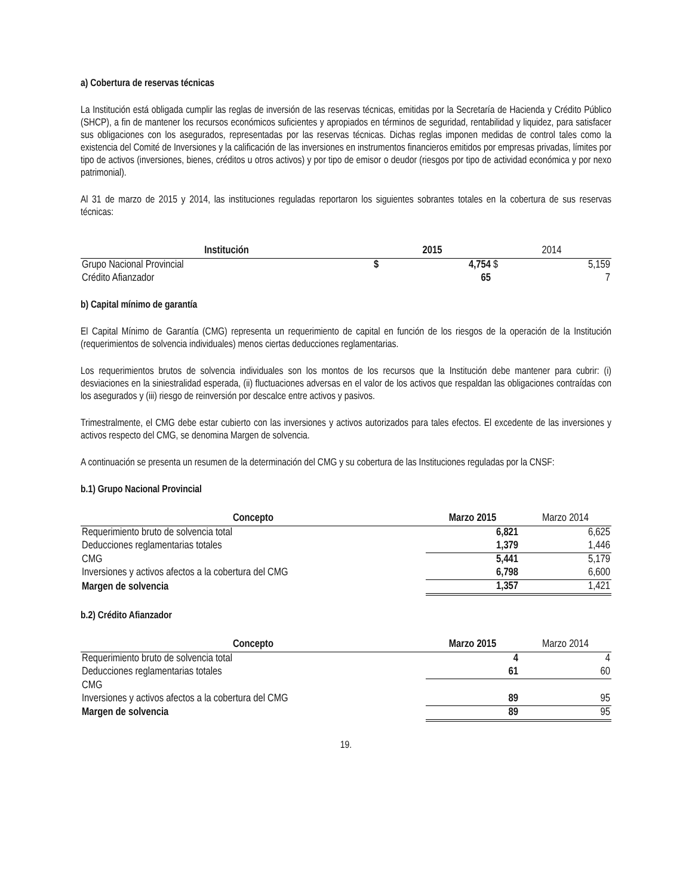a) Cobertura de reservas técnicas
La Institución está obligada cumplir las reglas de inversión de las reservas técnicas, emitidas por la Secretaría de Hacienda y Crédito Público (SHCP), a fin de mantener los recursos económicos suficientes y apropiados en términos de seguridad, rentabilidad y liquidez, para satisfacer sus obligaciones con los asegurados, representadas por las reservas técnicas. Dichas reglas imponen medidas de control tales como la existencia del Comité de Inversiones y la calificación de las inversiones en instrumentos financieros emitidos por empresas privadas, límites por tipo de activos (inversiones, bienes, créditos u otros activos) y por tipo de emisor o deudor (riesgos por tipo de actividad económica y por nexo patrimonial).
Al 31 de marzo de 2015 y 2014, las instituciones reguladas reportaron los siguientes sobrantes totales en la cobertura de sus reservas técnicas:
| Institución | 2015 | | 2014 | |
| --- | --- | --- | --- | --- |
| Grupo Nacional Provincial | $ | 4,754 | $ | 5,159 |
| Crédito Afianzador | | 65 | | 7 |
b) Capital mínimo de garantía
El Capital Mínimo de Garantía (CMG) representa un requerimiento de capital en función de los riesgos de la operación de la Institución (requerimientos de solvencia individuales) menos ciertas deducciones reglamentarias.
Los requerimientos brutos de solvencia individuales son los montos de los recursos que la Institución debe mantener para cubrir: (i) desviaciones en la siniestralidad esperada, (ii) fluctuaciones adversas en el valor de los activos que respaldan las obligaciones contraídas con los asegurados y (iii) riesgo de reinversión por descalce entre activos y pasivos.
Trimestralmente, el CMG debe estar cubierto con las inversiones y activos autorizados para tales efectos. El excedente de las inversiones y activos respecto del CMG, se denomina Margen de solvencia.
A continuación se presenta un resumen de la determinación del CMG y su cobertura de las Instituciones reguladas por la CNSF:
b.1) Grupo Nacional Provincial
| Concepto | Marzo 2015 | Marzo 2014 |
| --- | --- | --- |
| Requerimiento bruto de solvencia total | 6,821 | 6,625 |
| Deducciones reglamentarias totales | 1,379 | 1,446 |
| CMG | 5,441 | 5,179 |
| Inversiones y activos afectos a la cobertura del CMG | 6,798 | 6,600 |
| Margen de solvencia | 1,357 | 1,421 |
b.2) Crédito Afianzador
| Concepto | Marzo 2015 | Marzo 2014 |
| --- | --- | --- |
| Requerimiento bruto de solvencia total | 4 | 4 |
| Deducciones reglamentarias totales | 61 | 60 |
| CMG | | |
| Inversiones y activos afectos a la cobertura del CMG | 89 | 95 |
| Margen de solvencia | 89 | 95 |
19.